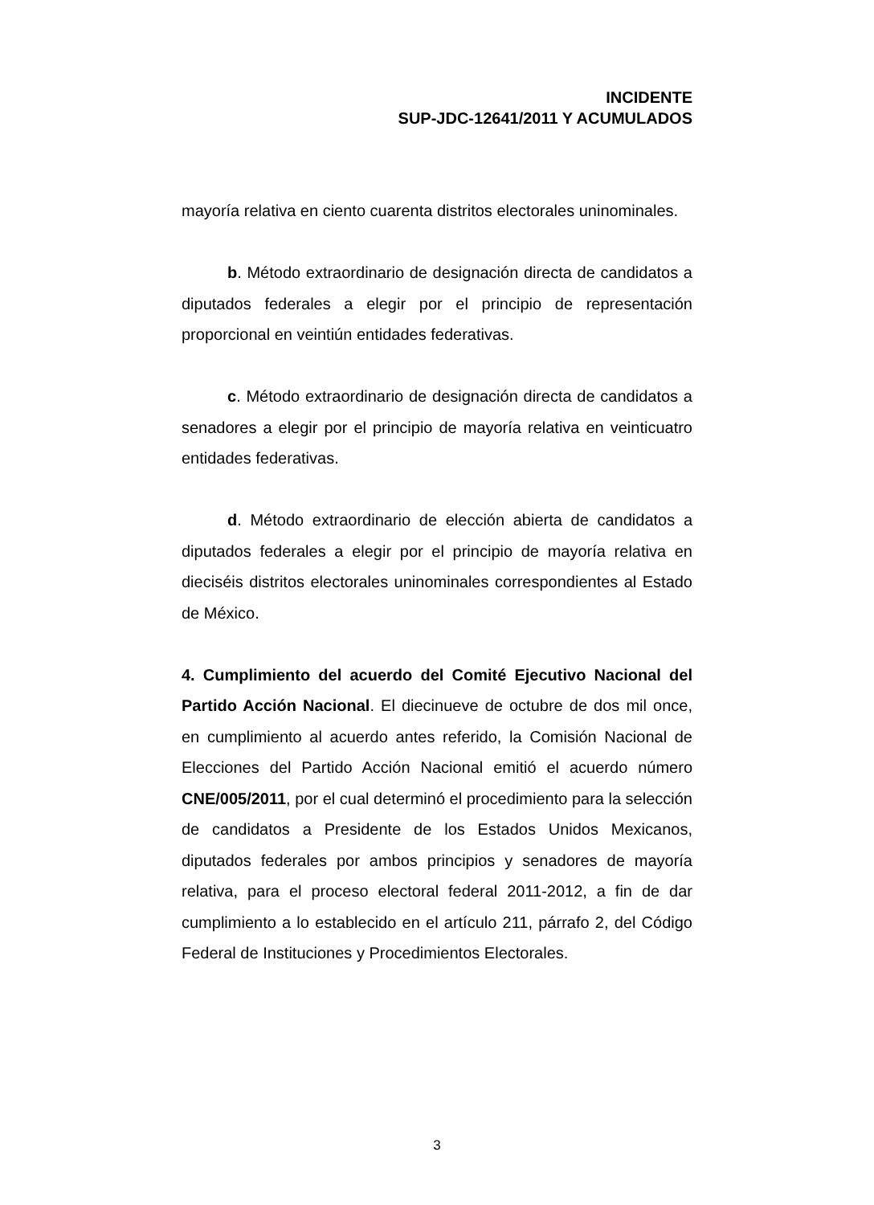INCIDENTE
SUP-JDC-12641/2011 Y ACUMULADOS
mayoría relativa en ciento cuarenta distritos electorales uninominales.
b. Método extraordinario de designación directa de candidatos a diputados federales a elegir por el principio de representación proporcional en veintiún entidades federativas.
c. Método extraordinario de designación directa de candidatos a senadores a elegir por el principio de mayoría relativa en veinticuatro entidades federativas.
d. Método extraordinario de elección abierta de candidatos a diputados federales a elegir por el principio de mayoría relativa en dieciséis distritos electorales uninominales correspondientes al Estado de México.
4. Cumplimiento del acuerdo del Comité Ejecutivo Nacional del Partido Acción Nacional. El diecinueve de octubre de dos mil once, en cumplimiento al acuerdo antes referido, la Comisión Nacional de Elecciones del Partido Acción Nacional emitió el acuerdo número CNE/005/2011, por el cual determinó el procedimiento para la selección de candidatos a Presidente de los Estados Unidos Mexicanos, diputados federales por ambos principios y senadores de mayoría relativa, para el proceso electoral federal 2011-2012, a fin de dar cumplimiento a lo establecido en el artículo 211, párrafo 2, del Código Federal de Instituciones y Procedimientos Electorales.
3